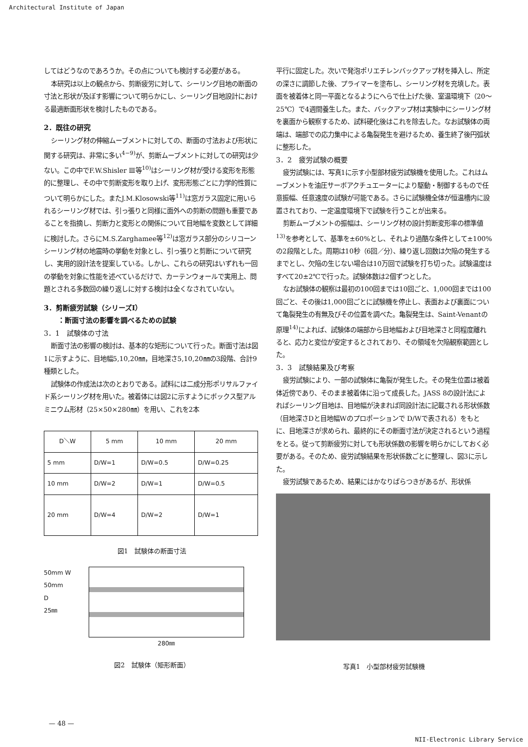Architectural Institute of Japan
してはどうなのであろうか。その点についても検討する必要がある。
本研究は以上の観点から、剪断疲労に対して、シーリング目地の断面の寸法と形状が及ぼす影響について明らかにし、シーリング目地設計における最適断面形状を検討したものである。
2．既往の研究
シーリング材の伸縮ムーブメントに対しての、断面の寸法および形状に関する研究は、非常に多い<sup>4−9)</sup>が、剪断ムーブメントに対しての研究は少ない。この中でF.W.Shisler Ⅲ等<sup>10)</sup>はシーリング材が受ける変形を形態的に整理し、その中で剪断変形を取り上げ、変形形態ごとに力学的性質について明らかにした。またJ.M.Klosowski等<sup>11)</sup>は窓ガラス固定に用いられるシーリング材では、引っ張りと同様に面外への剪断の問題も重要であることを指摘し、剪断力と変形との関係について目地幅を変数として詳細に検討した。さらにM.S.Zarghamee等<sup>12)</sup>は窓ガラス部分のシリコーンシーリング材の地震時の挙動を対象とし、引っ張りと剪断について研究し、実用的設計法を提案している。しかし、これらの研究はいずれも一回の挙動を対象に性能を述べているだけで、カーテンウォールで実用上、問題とされる多数回の繰り返しに対する検討は全くなされていない。
3．剪断疲労試験（シリーズⅠ）
　　：断面寸法の影響を調べるための試験
3．1　試験体の寸法
断面寸法の影響の検討は、基本的な矩形について行った。断面寸法は図1に示すように、目地幅5,10,20㎜，目地深さ5,10,20㎜の3段階、合計9種類とした。
試験体の作成法は次のとおりである。試料には二成分形ポリサルファイド系シーリング材を用いた。被着体には図2に示すようにボックス型アルミニウム形材（25×50×280㎜）を用い、これを2本
| D＼W | 5 mm | 10 mm | 20 mm |
| --- | --- | --- | --- |
| 5 mm | D/W=1 | D/W=0.5 | D/W=0.25 |
| 10 mm | D/W=2 | D/W=1 | D/W=0.5 |
| 20 mm | D/W=4 | D/W=2 | D/W=1 |
図1　試験体の断面寸法
50mm W 50mm
D
25㎜
280㎜
図2　試験体（矩形断面）
平行に固定した。次いで発泡ポリエチレンバックアップ材を挿入し、所定の深さに調節した後、プライマーを塗布し、シーリング材を充填した。表面を被着体と同一平面となるようにへらで仕上げた後、室温環境下（20〜25℃）で4週間養生した。また、バックアップ材は実験中にシーリング材を裏面から観察するため、試料硬化後はこれを除去した。なお試験体の両端は、端部での応力集中による亀裂発生を避けるため、養生終了後円弧状に整形した。
3．2　疲労試験の概要
疲労試験には、写真1に示す小型部材疲労試験機を使用した。これはムーブメントを油圧サーボアクチュエーターにより駆動・制御するもので任意振幅、任意速度の試験が可能である。さらに試験機全体が恒温槽内に設置されており、一定温度環境下で試験を行うことが出来る。
剪断ムーブメントの振幅は、シーリング材の設計剪断変形率の標準値<sup>13)</sup>を参考として、基準を±60%とし、それより過酷な条件として±100%の2段階とした。周期は10秒（6回／分）、繰り返し回数は欠陥の発生するまでとし、欠陥の生じない場合は10万回で試験を打ち切った。試験温度はすべて20±2℃で行った。試験体数は2個ずつとした。
なお試験体の観察は最初の100回までは10回ごと、1,000回までは100回ごと、その後は1,000回ごとに試験機を停止し、表面および裏面について亀裂発生の有無及びその位置を調べた。亀裂発生は、Saint-Venantの原理<sup>14)</sup>によれば、試験体の端部から目地幅および目地深さと同程度離れると、応力と変位が安定するとされており、その領域を欠陥観察範囲とした。
3．3　試験結果及び考察
疲労試験により、一部の試験体に亀裂が発生した。その発生位置は被着体近傍であり、そのまま被着体に沿って成長した。JASS 8の設計法によればシーリング目地は、目地幅が決まれば同設計法に記載される形状係数（目地深さDと目地幅Wのプロポーションで D/Wで表される）をもとに、目地深さが求められ、最終的にその断面寸法が決定されるという過程をとる。従って剪断疲労に対しても形状係数の影響を明らかにしておく必要がある。そのため、疲労試験結果を形状係数ごとに整理し、図3に示した。
疲労試験であるため、結果にはかなりばらつきがあるが、形状係
写真1　小型部材疲労試験機
— 48 —
NII-Electronic Library Service